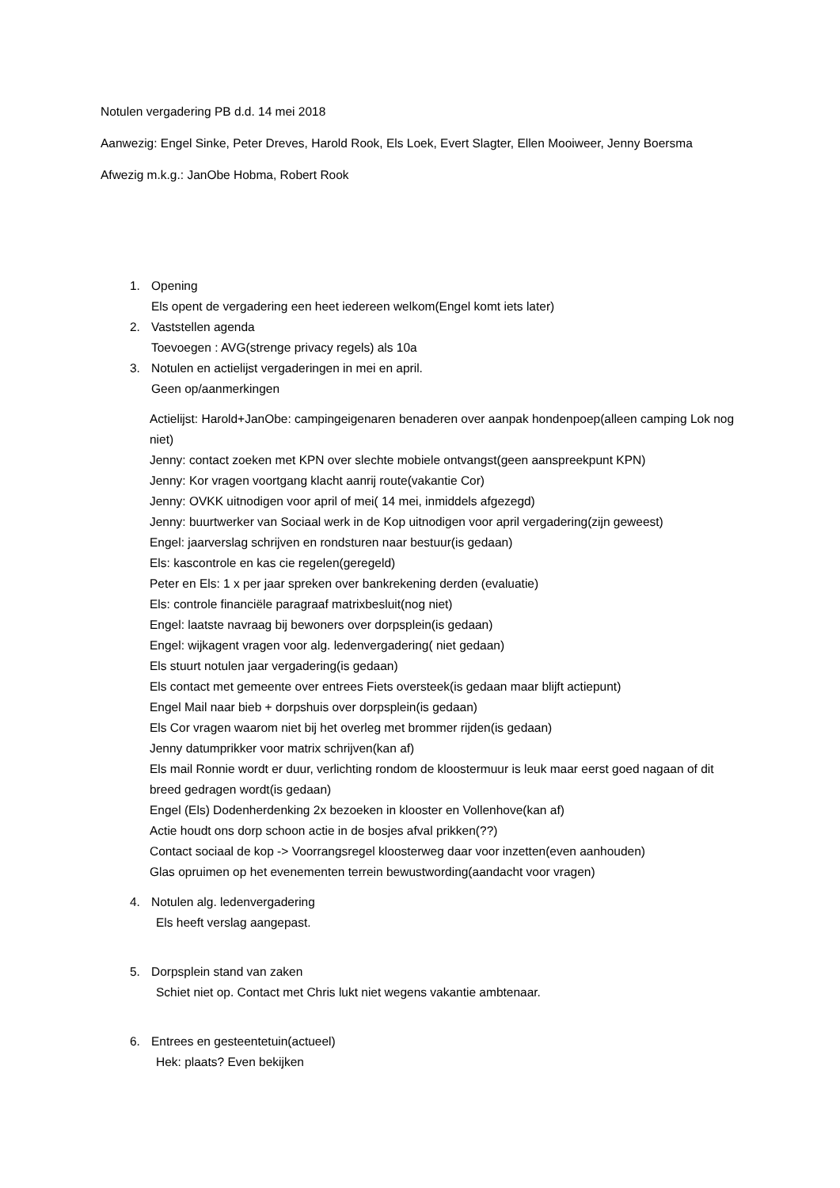Notulen vergadering PB d.d. 14 mei 2018
Aanwezig: Engel Sinke, Peter Dreves, Harold Rook, Els Loek, Evert Slagter, Ellen Mooiweer, Jenny Boersma
Afwezig m.k.g.: JanObe Hobma, Robert Rook
1. Opening
Els opent de vergadering een heet iedereen welkom(Engel komt iets later)
2. Vaststellen agenda
Toevoegen : AVG(strenge privacy regels) als 10a
3. Notulen en actielijst vergaderingen in mei en april.
Geen op/aanmerkingen
Actielijst: Harold+JanObe: campingeigenaren benaderen over aanpak hondenpoep(alleen camping Lok nog niet)
Jenny: contact zoeken met KPN over slechte mobiele ontvangst(geen aanspreekpunt KPN)
Jenny: Kor vragen voortgang klacht aanrij route(vakantie Cor)
Jenny: OVKK uitnodigen voor april of mei( 14 mei, inmiddels afgezegd)
Jenny: buurtwerker van Sociaal werk in de Kop uitnodigen voor april vergadering(zijn geweest)
Engel: jaarverslag schrijven en rondsturen naar bestuur(is gedaan)
Els: kascontrole en kas cie regelen(geregeld)
Peter en Els: 1 x per jaar spreken over bankrekening derden (evaluatie)
Els: controle financiële paragraaf matrixbesluit(nog niet)
Engel: laatste navraag bij bewoners over dorpsplein(is gedaan)
Engel: wijkagent vragen voor alg. ledenvergadering( niet gedaan)
Els stuurt notulen jaar vergadering(is gedaan)
Els contact met gemeente over entrees Fiets oversteek(is gedaan maar blijft actiepunt)
Engel Mail naar bieb + dorpshuis over dorpsplein(is gedaan)
Els Cor vragen waarom niet bij het overleg met brommer rijden(is gedaan)
Jenny datumprikker voor matrix schrijven(kan af)
Els mail Ronnie wordt er duur, verlichting rondom de kloostermuur is leuk maar eerst goed nagaan of dit breed gedragen wordt(is gedaan)
Engel (Els) Dodenherdenking 2x bezoeken in klooster en Vollenhove(kan af)
Actie houdt ons dorp schoon actie in de bosjes afval prikken(??)
Contact sociaal de kop -> Voorrangsregel kloosterweg daar voor inzetten(even aanhouden)
Glas opruimen op het evenementen terrein bewustwording(aandacht voor vragen)
4. Notulen alg. ledenvergadering
Els heeft verslag aangepast.
5. Dorpsplein stand van zaken
Schiet niet op. Contact met Chris lukt niet wegens vakantie ambtenaar.
6. Entrees en gesteentetuin(actueel)
Hek: plaats? Even bekijken